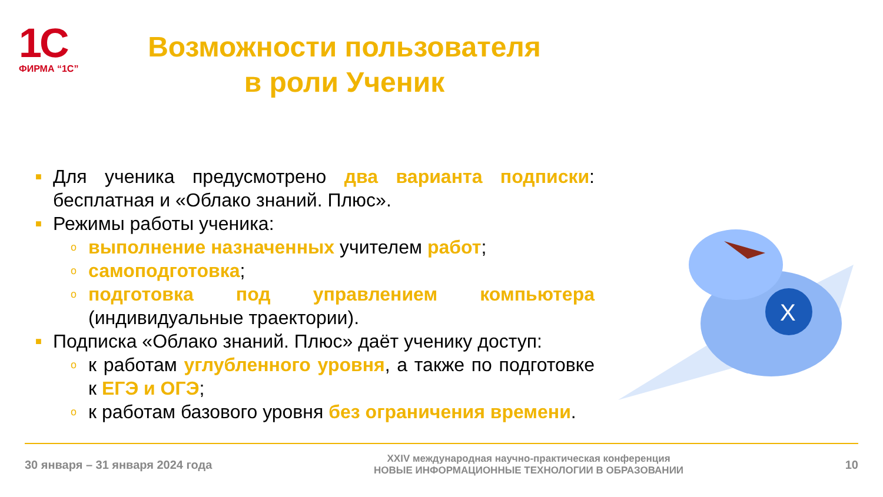1С
ФИРМА “1С”
Возможности пользователя
в роли Ученик
■ Для ученика предусмотрено два варианта подписки: бесплатная и «Облако знаний. Плюс».
■ Режимы работы ученика:
oвыполнение назначенных учителем работ;
oсамоподготовка;
oподготовка под управлением компьютера (индивидуальные траектории).
■ Подписка «Облако знаний. Плюс» даёт ученику доступ:
oк работам углубленного уровня, а также по подготовке к ЕГЭ и ОГЭ;
oк работам базового уровня без ограничения времени.
X
30 января – 31 января 2024 года XXIV международная научно-практическая конференция
НОВЫЕ ИНФОРМАЦИОННЫЕ ТЕХНОЛОГИИ В ОБРАЗОВАНИИ 10